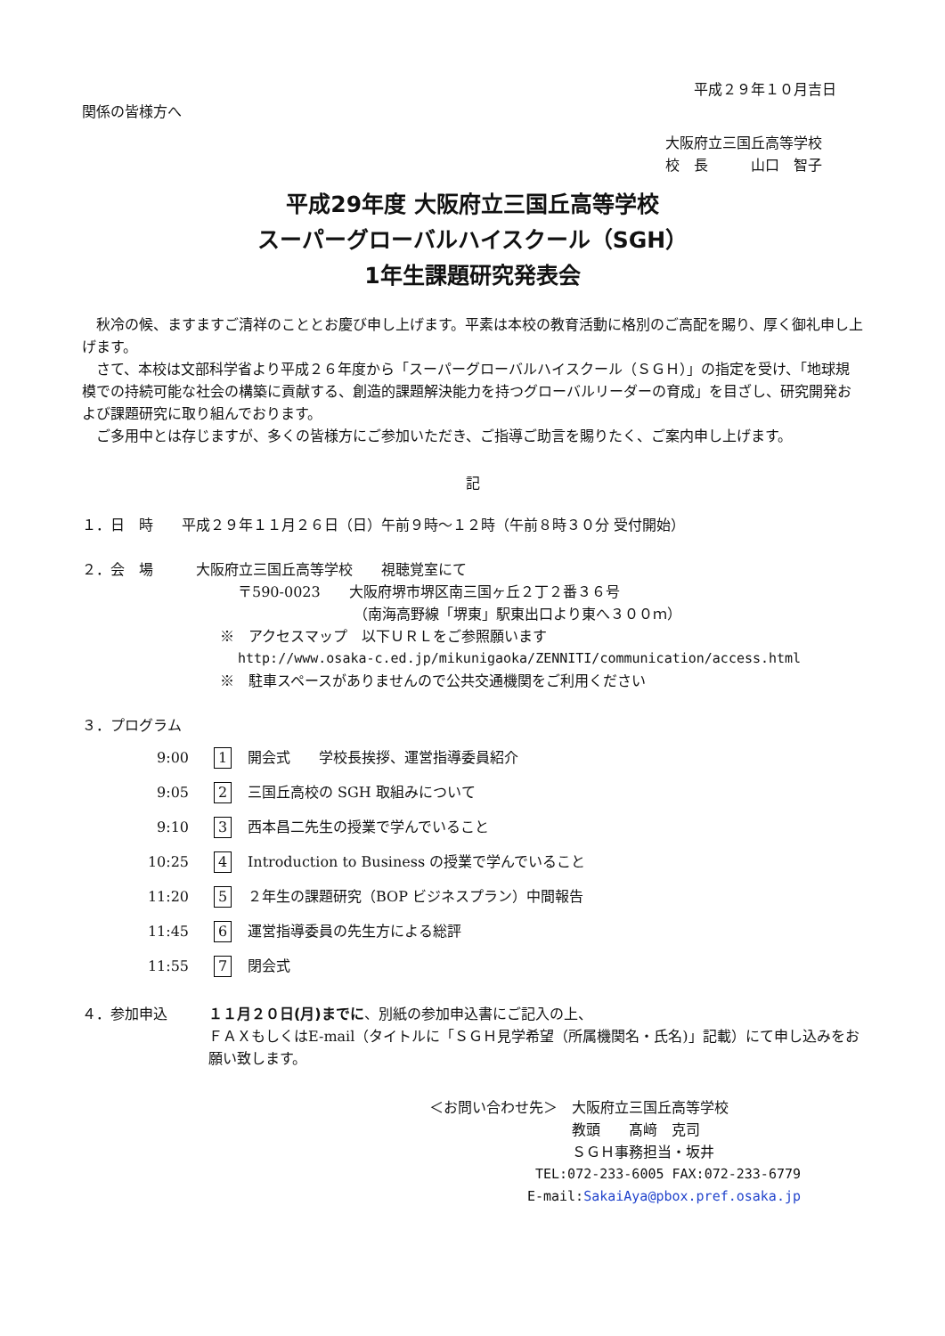平成２９年１０月吉日
関係の皆様方へ
大阪府立三国丘高等学校
校　長　　　山口　智子
平成29年度 大阪府立三国丘高等学校
スーパーグローバルハイスクール（SGH）
1年生課題研究発表会
秋冷の候、ますますご清祥のこととお慶び申し上げます。平素は本校の教育活動に格別のご高配を賜り、厚く御礼申し上げます。
さて、本校は文部科学省より平成２６年度から「スーパーグローバルハイスクール（ＳＧＨ）」の指定を受け、「地球規模での持続可能な社会の構築に貢献する、創造的課題解決能力を持つグローバルリーダーの育成」を目ざし、研究開発および課題研究に取り組んでおります。
ご多用中とは存じますが、多くの皆様方にご参加いただき、ご指導ご助言を賜りたく、ご案内申し上げます。
記
１．日　時　　平成２９年１１月２６日（日）午前９時～１２時（午前８時３０分 受付開始）
２．会　場　　　大阪府立三国丘高等学校　　視聴覚室にて
〒590-0023　　大阪府堺市堺区南三国ヶ丘２丁２番３６号
（南海高野線「堺東」駅東出口より東へ３００ｍ）
※　アクセスマップ　以下ＵＲＬをご参照願います
http://www.osaka-c.ed.jp/mikunigaoka/ZENNITI/communication/access.html
※　駐車スペースがありませんので公共交通機関をご利用ください
３．プログラム
9:00 1 開会式　　学校長挨拶、運営指導委員紹介
9:05 2 三国丘高校の SGH 取組みについて
9:10 3 西本昌二先生の授業で学んでいること
10:25 4 Introduction to Business の授業で学んでいること
11:20 5 ２年生の課題研究（BOP ビジネスプラン）中間報告
11:45 6 運営指導委員の先生方による総評
11:55 7 閉会式
４．参加申込 １１月２０日(月)までに、別紙の参加申込書にご記入の上、
ＦＡＸもしくはE-mail（タイトルに「ＳＧＨ見学希望（所属機関名・氏名)」記載）にて申し込みをお願い致します。
＜お問い合わせ先＞　大阪府立三国丘高等学校
　　　　　　　　　　教頭　　髙﨑　克司
　　　　　　　　　　ＳＧＨ事務担当・坂井
TEL:072-233-6005 FAX:072-233-6779
E-mail:SakaiAya@pbox.pref.osaka.jp